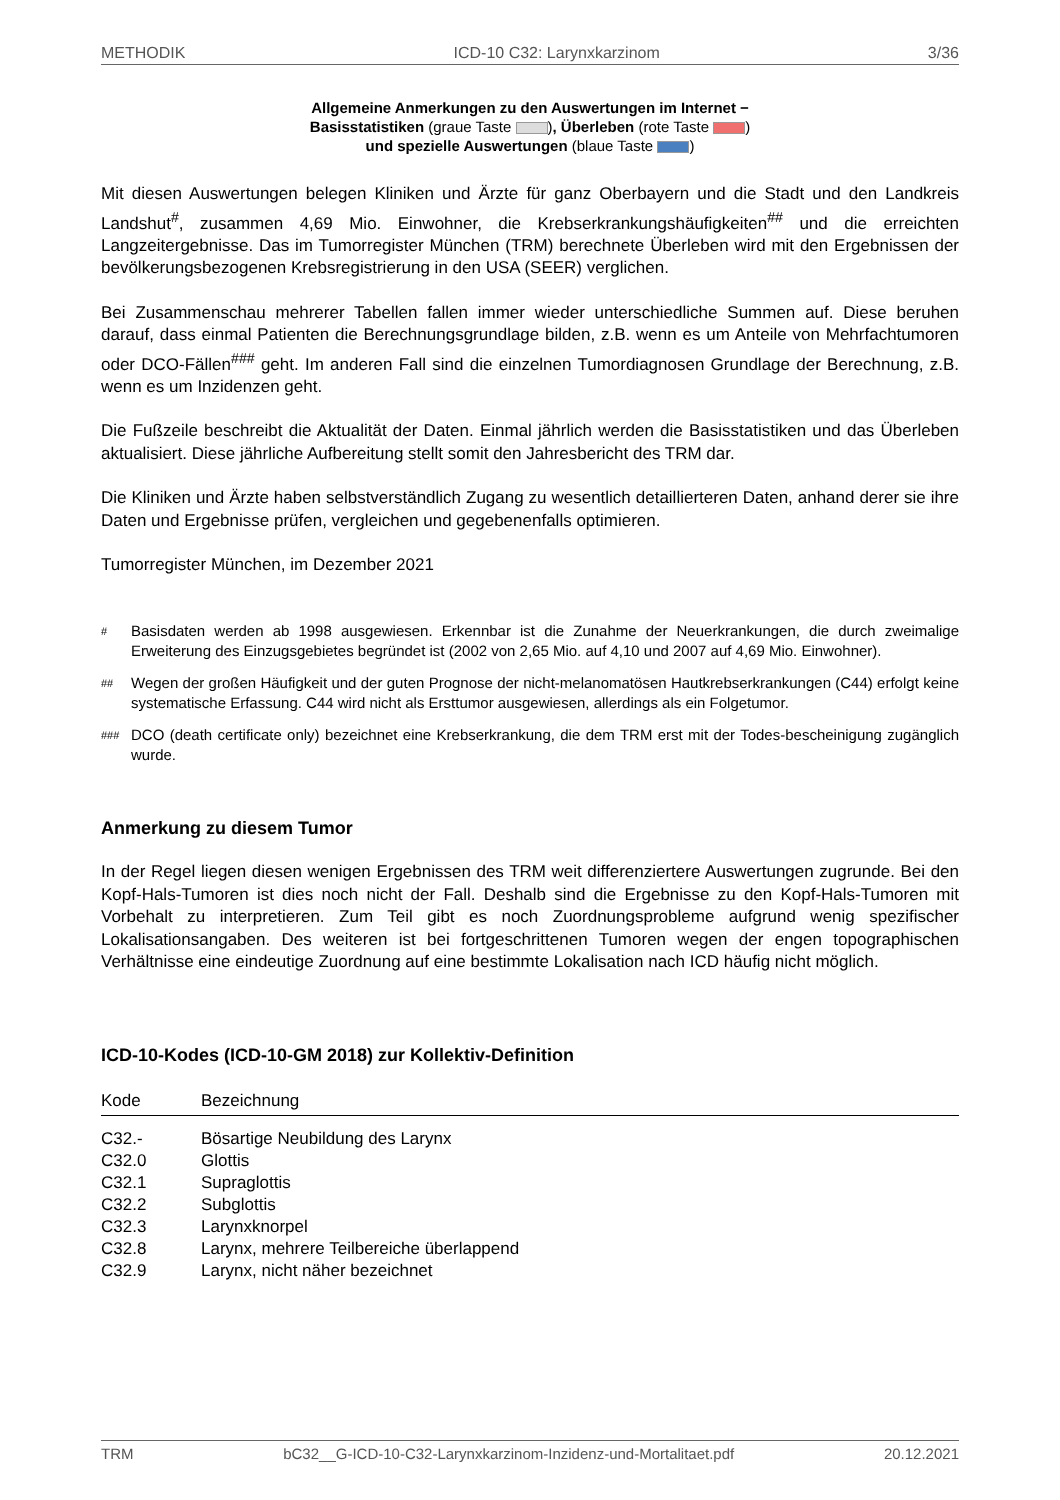METHODIK ICD-10 C32: Larynxkarzinom 3/36
Allgemeine Anmerkungen zu den Auswertungen im Internet −
Basisstatistiken (graue Taste ), Überleben (rote Taste )
und spezielle Auswertungen (blaue Taste )
Mit diesen Auswertungen belegen Kliniken und Ärzte für ganz Oberbayern und die Stadt und den Landkreis Landshut<sup>#</sup>, zusammen 4,69 Mio. Einwohner, die Krebserkrankungshäufigkeiten<sup>##</sup> und die erreichten Langzeitergebnisse. Das im Tumorregister München (TRM) berechnete Überleben wird mit den Ergebnissen der bevölkerungsbezogenen Krebsregistrierung in den USA (SEER) verglichen.
Bei Zusammenschau mehrerer Tabellen fallen immer wieder unterschiedliche Summen auf. Diese beruhen darauf, dass einmal Patienten die Berechnungsgrundlage bilden, z.B. wenn es um Anteile von Mehrfachtumoren oder DCO-Fällen<sup>###</sup> geht. Im anderen Fall sind die einzelnen Tumordiagnosen Grundlage der Berechnung, z.B. wenn es um Inzidenzen geht.
Die Fußzeile beschreibt die Aktualität der Daten. Einmal jährlich werden die Basisstatistiken und das Überleben aktualisiert. Diese jährliche Aufbereitung stellt somit den Jahresbericht des TRM dar.
Die Kliniken und Ärzte haben selbstverständlich Zugang zu wesentlich detaillierteren Daten, anhand derer sie ihre Daten und Ergebnisse prüfen, vergleichen und gegebenenfalls optimieren.
Tumorregister München, im Dezember 2021
# Basisdaten werden ab 1998 ausgewiesen. Erkennbar ist die Zunahme der Neuerkrankungen, die durch zweimalige Erweiterung des Einzugsgebietes begründet ist (2002 von 2,65 Mio. auf 4,10 und 2007 auf 4,69 Mio. Einwohner).
## Wegen der großen Häufigkeit und der guten Prognose der nicht-melanomatösen Hautkrebserkrankungen (C44) erfolgt keine systematische Erfassung. C44 wird nicht als Ersttumor ausgewiesen, allerdings als ein Folgetumor.
### DCO (death certificate only) bezeichnet eine Krebserkrankung, die dem TRM erst mit der Todes-bescheinigung zugänglich wurde.
Anmerkung zu diesem Tumor
In der Regel liegen diesen wenigen Ergebnissen des TRM weit differenziertere Auswertungen zugrunde. Bei den Kopf-Hals-Tumoren ist dies noch nicht der Fall. Deshalb sind die Ergebnisse zu den Kopf-Hals-Tumoren mit Vorbehalt zu interpretieren. Zum Teil gibt es noch Zuordnungsprobleme aufgrund wenig spezifischer Lokalisationsangaben. Des weiteren ist bei fortgeschrittenen Tumoren wegen der engen topographischen Verhältnisse eine eindeutige Zuordnung auf eine bestimmte Lokalisation nach ICD häufig nicht möglich.
ICD-10-Kodes (ICD-10-GM 2018) zur Kollektiv-Definition
| Kode | Bezeichnung |
| --- | --- |
| C32.- | Bösartige Neubildung des Larynx |
| C32.0 | Glottis |
| C32.1 | Supraglottis |
| C32.2 | Subglottis |
| C32.3 | Larynxknorpel |
| C32.8 | Larynx, mehrere Teilbereiche überlappend |
| C32.9 | Larynx, nicht näher bezeichnet |
TRM bC32__G-ICD-10-C32-Larynxkarzinom-Inzidenz-und-Mortalitaet.pdf 20.12.2021